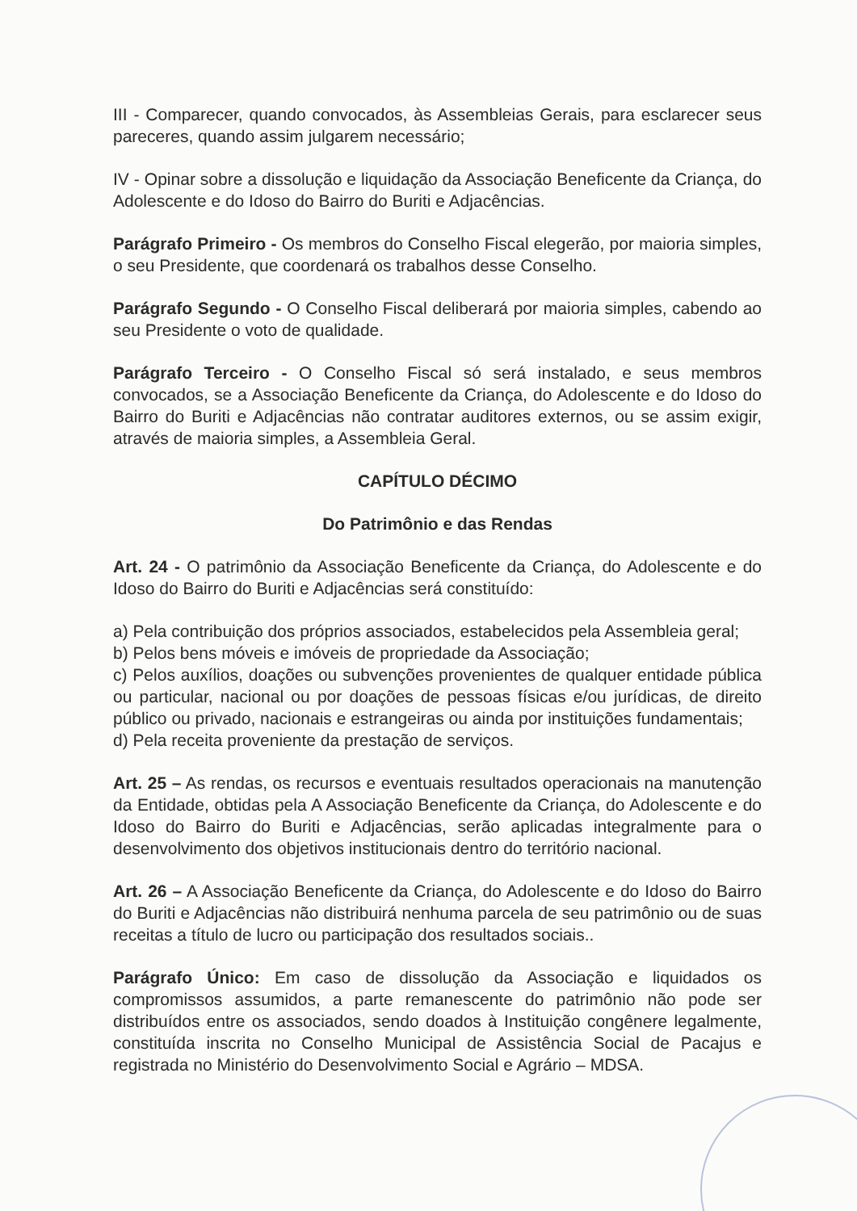III - Comparecer, quando convocados, às Assembleias Gerais, para esclarecer seus pareceres, quando assim julgarem necessário;
IV - Opinar sobre a dissolução e liquidação da Associação Beneficente da Criança, do Adolescente e do Idoso do Bairro do Buriti e Adjacências.
Parágrafo Primeiro - Os membros do Conselho Fiscal elegerão, por maioria simples, o seu Presidente, que coordenará os trabalhos desse Conselho.
Parágrafo Segundo - O Conselho Fiscal deliberará por maioria simples, cabendo ao seu Presidente o voto de qualidade.
Parágrafo Terceiro - O Conselho Fiscal só será instalado, e seus membros convocados, se a Associação Beneficente da Criança, do Adolescente e do Idoso do Bairro do Buriti e Adjacências não contratar auditores externos, ou se assim exigir, através de maioria simples, a Assembleia Geral.
CAPÍTULO DÉCIMO
Do Patrimônio e das Rendas
Art. 24 - O patrimônio da Associação Beneficente da Criança, do Adolescente e do Idoso do Bairro do Buriti e Adjacências será constituído:
a) Pela contribuição dos próprios associados, estabelecidos pela Assembleia geral;
b) Pelos bens móveis e imóveis de propriedade da Associação;
c) Pelos auxílios, doações ou subvenções provenientes de qualquer entidade pública ou particular, nacional ou por doações de pessoas físicas e/ou jurídicas, de direito público ou privado, nacionais e estrangeiras ou ainda por instituições fundamentais;
d) Pela receita proveniente da prestação de serviços.
Art. 25 – As rendas, os recursos e eventuais resultados operacionais na manutenção da Entidade, obtidas pela A Associação Beneficente da Criança, do Adolescente e do Idoso do Bairro do Buriti e Adjacências, serão aplicadas integralmente para o desenvolvimento dos objetivos institucionais dentro do território nacional.
Art. 26 – A Associação Beneficente da Criança, do Adolescente e do Idoso do Bairro do Buriti e Adjacências não distribuirá nenhuma parcela de seu patrimônio ou de suas receitas a título de lucro ou participação dos resultados sociais..
Parágrafo Único: Em caso de dissolução da Associação e liquidados os compromissos assumidos, a parte remanescente do patrimônio não pode ser distribuídos entre os associados, sendo doados à Instituição congênere legalmente, constituída inscrita no Conselho Municipal de Assistência Social de Pacajus e registrada no Ministério do Desenvolvimento Social e Agrário – MDSA.